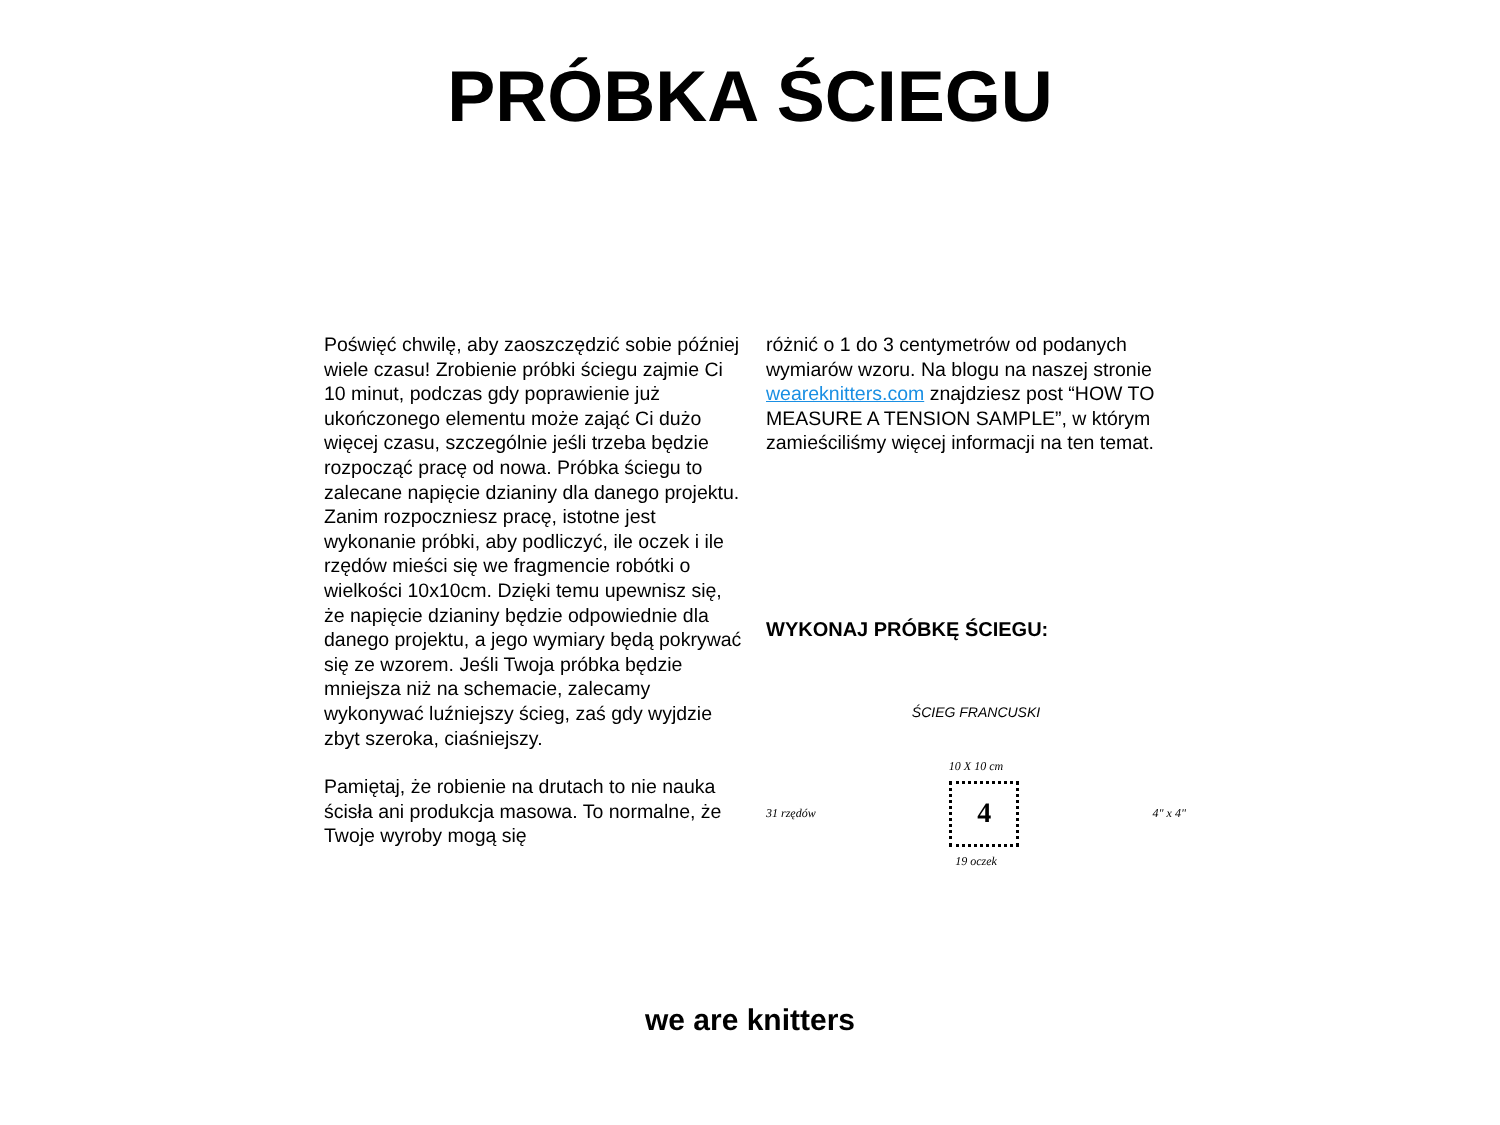PRÓBKA ŚCIEGU
Poświęć chwilę, aby zaoszczędzić sobie później wiele czasu! Zrobienie próbki ściegu zajmie Ci 10 minut, podczas gdy poprawienie już ukończonego elementu może zająć Ci dużo więcej czasu, szczególnie jeśli trzeba będzie rozpocząć pracę od nowa. Próbka ściegu to zalecane napięcie dzianiny dla danego projektu.
Zanim rozpoczniesz pracę, istotne jest wykonanie próbki, aby podliczyć, ile oczek i ile rzędów mieści się we fragmencie robótki o wielkości 10x10cm. Dzięki temu upewnisz się, że napięcie dzianiny będzie odpowiednie dla danego projektu, a jego wymiary będą pokrywać się ze wzorem. Jeśli Twoja próbka będzie mniejsza niż na schemacie, zalecamy wykonywać luźniejszy ścieg, zaś gdy wyjdzie zbyt szeroka, ciaśniejszy.
Pamiętaj, że robienie na drutach to nie nauka ścisła ani produkcja masowa. To normalne, że Twoje wyroby mogą się
różnić o 1 do 3 centymetrów od podanych wymiarów wzoru. Na blogu na naszej stronie weareknitters.com znajdziesz post “HOW TO MEASURE A TENSION SAMPLE”, w którym zamieściliśmy więcej informacji na ten temat.
WYKONAJ PRÓBKĘ ŚCIEGU:
ŚCIEG FRANCUSKI
10 X 10 cm
31 rzędów
4
4" x 4"
19 oczek
we are knitters